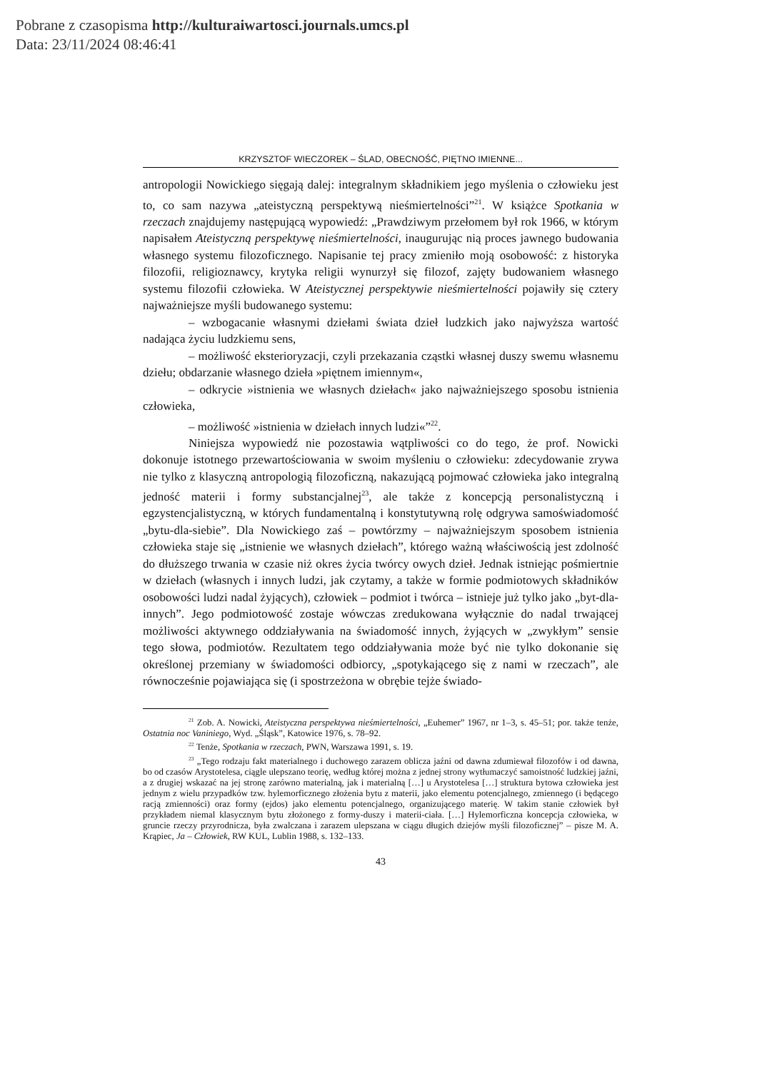Pobrane z czasopisma http://kulturaiwartosci.journals.umcs.pl
Data: 23/11/2024 08:46:41
KRZYSZTOF WIECZOREK – ŚLAD, OBECNOŚĆ, PIĘTNO IMIENNE...
antropologii Nowickiego sięgają dalej: integralnym składnikiem jego myślenia o człowieku jest to, co sam nazywa „ateistyczną perspektywą nieśmiertelności”<sup>21</sup>. W książce Spotkania w rzeczach znajdujemy następującą wypowiedź: „Prawdziwym przełomem był rok 1966, w którym napisałem Ateistyczną perspektywę nieśmiertelności, inaugurując nią proces jawnego budowania własnego systemu filozoficznego. Napisanie tej pracy zmieniło moją osobowość: z historyka filozofii, religioznawcy, krytyka religii wynurzył się filozof, zajęty budowaniem własnego systemu filozofii człowieka. W Ateistycznej perspektywie nieśmiertelności pojawiły się cztery najważniejsze myśli budowanego systemu:
– wzbogacanie własnymi dziełami świata dzieł ludzkich jako najwyższa wartość nadająca życiu ludzkiemu sens,
– możliwość eksterioryzacji, czyli przekazania cząstki własnej duszy swemu własnemu dziełu; obdarzanie własnego dzieła »piętnem imiennym«,
– odkrycie »istnienia we własnych dziełach« jako najważniejszego sposobu istnienia człowieka,
– możliwość »istnienia w dziełach innych ludzi«”<sup>22</sup>.
Niniejsza wypowiedź nie pozostawia wątpliwości co do tego, że prof. Nowicki dokonuje istotnego przewartościowania w swoim myśleniu o człowieku: zdecydowanie zrywa nie tylko z klasyczną antropologią filozoficzną, nakazującą pojmować człowieka jako integralną jedność materii i formy substancjalnej<sup>23</sup>, ale także z koncepcją personalistyczną i egzystencjalistyczną, w których fundamentalną i konstytutywną rolę odgrywa samoświadomość „bytu-dla-siebie”. Dla Nowickiego zaś – powtórzmy – najważniejszym sposobem istnienia człowieka staje się „istnienie we własnych dziełach”, którego ważną właściwością jest zdolność do dłuższego trwania w czasie niż okres życia twórcy owych dzieł. Jednak istniejąc pośmiertnie w dziełach (własnych i innych ludzi, jak czytamy, a także w formie podmiotowych składników osobowości ludzi nadal żyjących), człowiek – podmiot i twórca – istnieje już tylko jako „byt-dla-innych”. Jego podmiotowość zostaje wówczas zredukowana wyłącznie do nadal trwającej możliwości aktywnego oddziaływania na świadomość innych, żyjących w „zwykłym” sensie tego słowa, podmiotów. Rezultatem tego oddziaływania może być nie tylko dokonanie się określonej przemiany w świadomości odbiorcy, „spotykającego się z nami w rzeczach”, ale równocześnie pojawiająca się (i spostrzeżona w obrębie tejże świado-
<sup>21</sup> Zob. A. Nowicki, Ateistyczna perspektywa nieśmiertelności, „Euhemer” 1967, nr 1–3, s. 45–51; por. także tenże, Ostatnia noc Vaniniego, Wyd. „Śląsk”, Katowice 1976, s. 78–92.
<sup>22</sup> Tenże, Spotkania w rzeczach, PWN, Warszawa 1991, s. 19.
<sup>23</sup> „Tego rodzaju fakt materialnego i duchowego zarazem oblicza jaźni od dawna zdumiewał filozofów i od dawna, bo od czasów Arystotelesa, ciągle ulepszano teorię, według której można z jednej strony wytłumaczyć samoistność ludzkiej jaźni, a z drugiej wskazać na jej stronę zarówno materialną, jak i materialną […] u Arystotelesa […] struktura bytowa człowieka jest jednym z wielu przypadków tzw. hylemorficznego złożenia bytu z materii, jako elementu potencjalnego, zmiennego (i będącego racją zmienności) oraz formy (ejdos) jako elementu potencjalnego, organizującego materię. W takim stanie człowiek był przykładem niemal klasycznym bytu złożonego z formy-duszy i materii-ciała. […] Hylemorficzna koncepcja człowieka, w gruncie rzeczy przyrodnicza, była zwalczana i zarazem ulepszana w ciągu długich dziejów myśli filozoficznej” – pisze M. A. Krąpiec, Ja – Człowiek, RW KUL, Lublin 1988, s. 132–133.
43